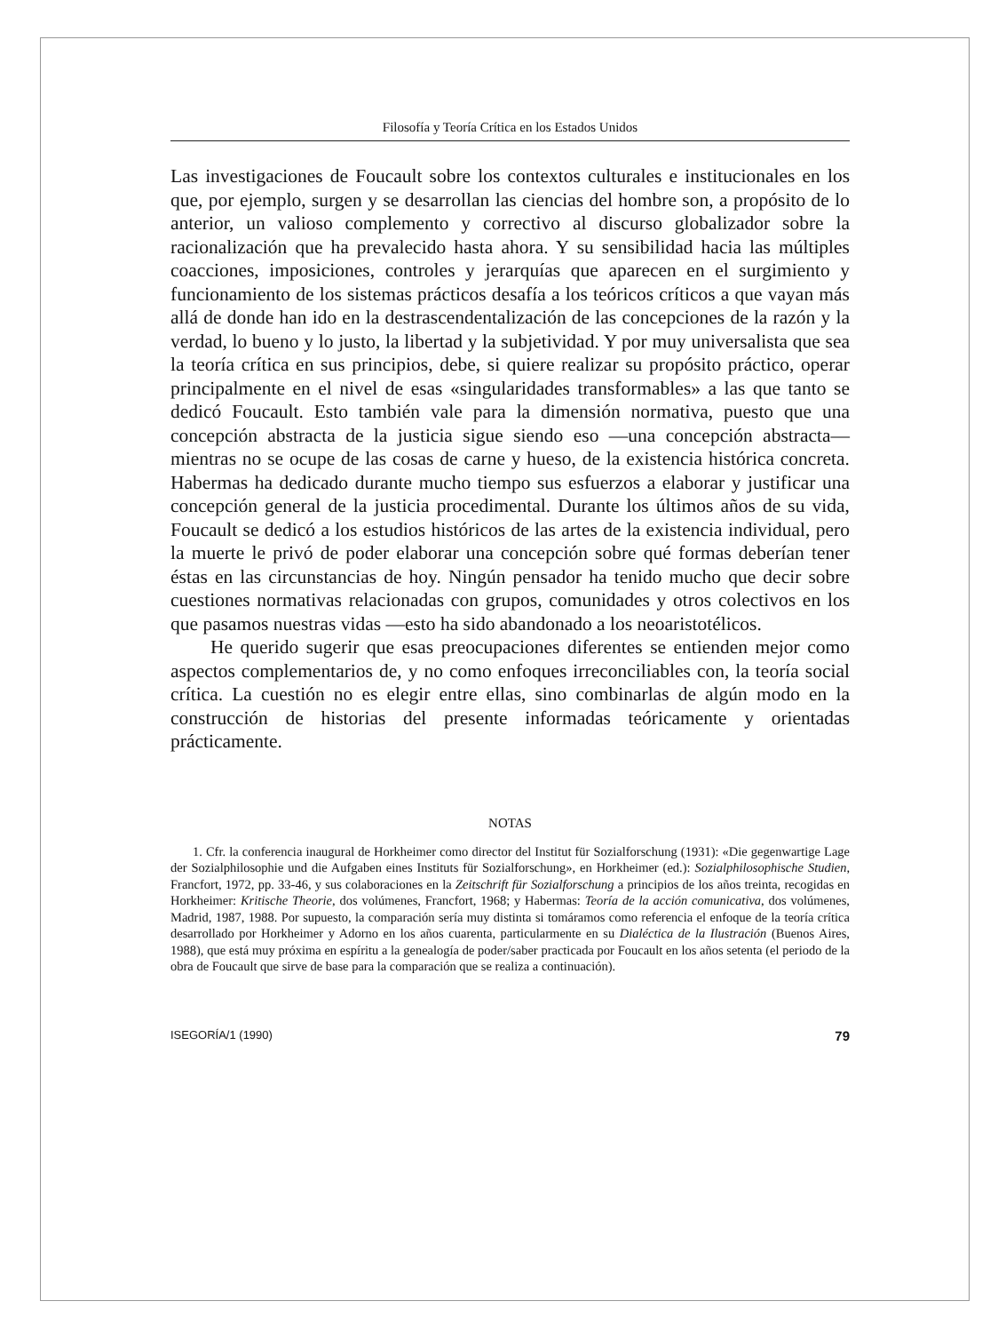Filosofía y Teoría Crítica en los Estados Unidos
Las investigaciones de Foucault sobre los contextos culturales e institucionales en los que, por ejemplo, surgen y se desarrollan las ciencias del hombre son, a propósito de lo anterior, un valioso complemento y correctivo al discurso globalizador sobre la racionalización que ha prevalecido hasta ahora. Y su sensibilidad hacia las múltiples coacciones, imposiciones, controles y jerarquías que aparecen en el surgimiento y funcionamiento de los sistemas prácticos desafía a los teóricos críticos a que vayan más allá de donde han ido en la destrascendentalización de las concepciones de la razón y la verdad, lo bueno y lo justo, la libertad y la subjetividad. Y por muy universalista que sea la teoría crítica en sus principios, debe, si quiere realizar su propósito práctico, operar principalmente en el nivel de esas «singularidades transformables» a las que tanto se dedicó Foucault. Esto también vale para la dimensión normativa, puesto que una concepción abstracta de la justicia sigue siendo eso —una concepción abstracta— mientras no se ocupe de las cosas de carne y hueso, de la existencia histórica concreta. Habermas ha dedicado durante mucho tiempo sus esfuerzos a elaborar y justificar una concepción general de la justicia procedimental. Durante los últimos años de su vida, Foucault se dedicó a los estudios históricos de las artes de la existencia individual, pero la muerte le privó de poder elaborar una concepción sobre qué formas deberían tener éstas en las circunstancias de hoy. Ningún pensador ha tenido mucho que decir sobre cuestiones normativas relacionadas con grupos, comunidades y otros colectivos en los que pasamos nuestras vidas —esto ha sido abandonado a los neoaristotélicos.
He querido sugerir que esas preocupaciones diferentes se entienden mejor como aspectos complementarios de, y no como enfoques irreconciliables con, la teoría social crítica. La cuestión no es elegir entre ellas, sino combinarlas de algún modo en la construcción de historias del presente informadas teóricamente y orientadas prácticamente.
NOTAS
1. Cfr. la conferencia inaugural de Horkheimer como director del Institut für Sozialforschung (1931): «Die gegenwartige Lage der Sozialphilosophie und die Aufgaben eines Instituts für Sozialforschung», en Horkheimer (ed.): Sozialphilosophische Studien, Francfort, 1972, pp. 33-46, y sus colaboraciones en la Zeitschrift für Sozialforschung a principios de los años treinta, recogidas en Horkheimer: Kritische Theorie, dos volúmenes, Francfort, 1968; y Habermas: Teoría de la acción comunicativa, dos volúmenes, Madrid, 1987, 1988. Por supuesto, la comparación sería muy distinta si tomáramos como referencia el enfoque de la teoría crítica desarrollado por Horkheimer y Adorno en los años cuarenta, particularmente en su Dialéctica de la Ilustración (Buenos Aires, 1988), que está muy próxima en espíritu a la genealogía de poder/saber practicada por Foucault en los años setenta (el periodo de la obra de Foucault que sirve de base para la comparación que se realiza a continuación).
ISEGORÍA/1 (1990) 79